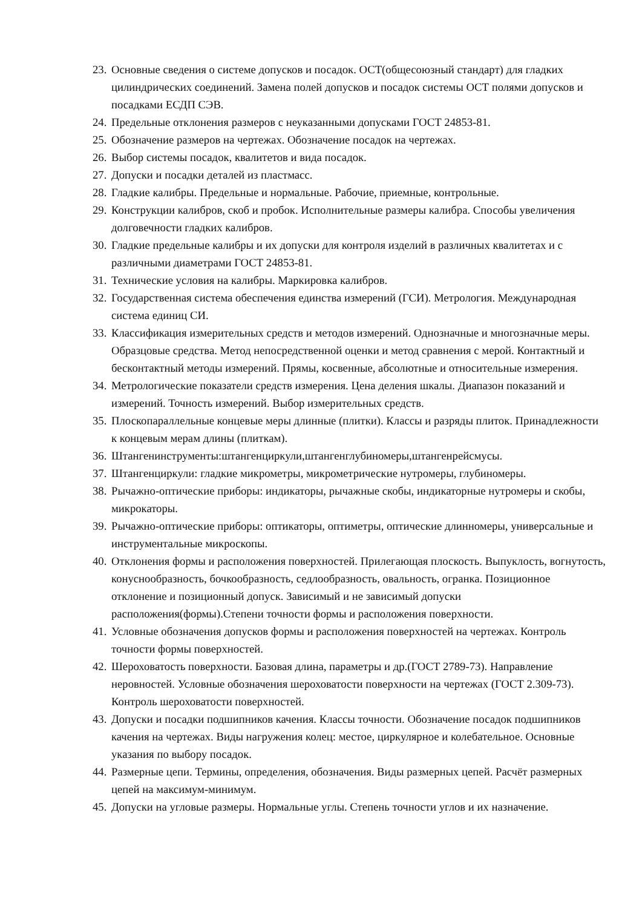23. Основные сведения о системе допусков и посадок. ОСТ(общесоюзный стандарт) для гладких цилиндрических соединений. Замена полей допусков и посадок системы ОСТ полями допусков и посадками ЕСДП СЭВ.
24. Предельные отклонения размеров с неуказанными допусками ГОСТ 24853-81.
25. Обозначение размеров на чертежах. Обозначение посадок на чертежах.
26. Выбор системы посадок, квалитетов и вида посадок.
27. Допуски и посадки деталей из пластмасс.
28. Гладкие калибры. Предельные и нормальные. Рабочие, приемные, контрольные.
29. Конструкции калибров, скоб и пробок. Исполнительные размеры калибра. Способы увеличения долговечности гладких калибров.
30. Гладкие предельные калибры и их допуски для контроля изделий в различных квалитетах и с различными диаметрами ГОСТ 24853-81.
31. Технические условия на калибры. Маркировка калибров.
32. Государственная система обеспечения единства измерений (ГСИ). Метрология. Международная система единиц СИ.
33. Классификация измерительных средств и методов измерений. Однозначные и многозначные меры. Образцовые средства. Метод непосредственной оценки и метод сравнения с мерой. Контактный и бесконтактный методы измерений. Прямы, косвенные, абсолютные и относительные измерения.
34. Метрологические показатели средств измерения. Цена деления шкалы. Диапазон показаний и измерений. Точность измерений. Выбор измерительных средств.
35. Плоскопараллельные концевые меры длинные (плитки). Классы и разряды плиток. Принадлежности к концевым мерам длины (плиткам).
36. Штангенинструменты:штангенциркули,штангенглубиномеры,штангенрейсмусы.
37. Штангенциркули: гладкие микрометры, микрометрические нутромеры, глубиномеры.
38. Рычажно-оптические приборы: индикаторы, рычажные скобы, индикаторные нутромеры и скобы, микрокаторы.
39. Рычажно-оптические приборы: оптикаторы, оптиметры, оптические длинномеры, универсальные и инструментальные микроскопы.
40. Отклонения формы и расположения поверхностей. Прилегающая плоскость. Выпуклость, вогнутость, конуснообразность, бочкообразность, седлообразность, овальность, огранка. Позиционное отклонение и позиционный допуск. Зависимый и не зависимый допуски расположения(формы).Степени точности формы и расположения поверхности.
41. Условные обозначения допусков формы и расположения поверхностей на чертежах. Контроль точности формы поверхностей.
42. Шероховатость поверхности. Базовая длина, параметры и др.(ГОСТ 2789-73). Направление неровностей. Условные обозначения шероховатости поверхности на чертежах (ГОСТ 2.309-73). Контроль шероховатости поверхностей.
43. Допуски и посадки подшипников качения. Классы точности. Обозначение посадок подшипников качения на чертежах. Виды нагружения колец: местое, циркулярное и колебательное. Основные указания по выбору посадок.
44. Размерные цепи. Термины, определения, обозначения. Виды размерных цепей. Расчёт размерных цепей на максимум-минимум.
45. Допуски на угловые размеры. Нормальные углы. Степень точности углов и их назначение.